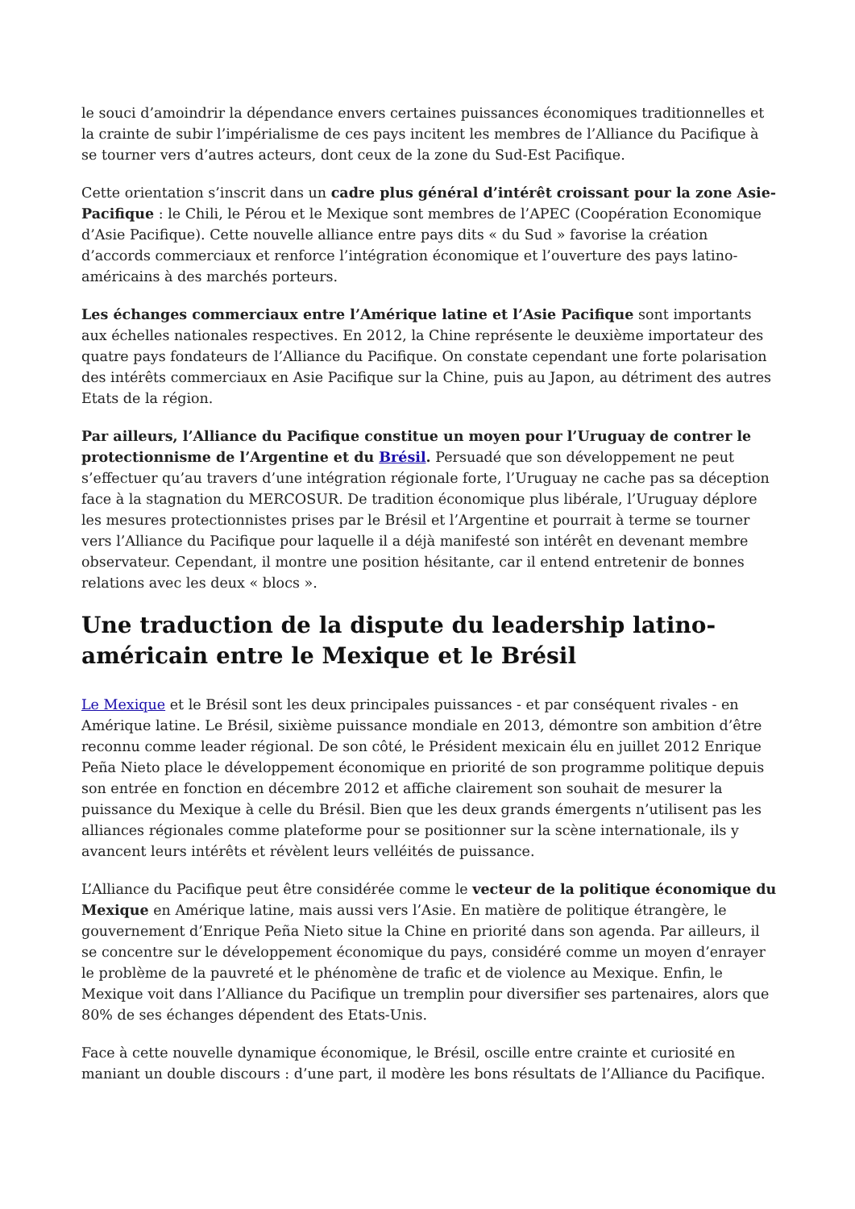le souci d’amoindrir la dépendance envers certaines puissances économiques traditionnelles et la crainte de subir l’impérialisme de ces pays incitent les membres de l’Alliance du Pacifique à se tourner vers d’autres acteurs, dont ceux de la zone du Sud-Est Pacifique.
Cette orientation s’inscrit dans un cadre plus général d’intérêt croissant pour la zone Asie-Pacifique : le Chili, le Pérou et le Mexique sont membres de l’APEC (Coopération Economique d’Asie Pacifique). Cette nouvelle alliance entre pays dits « du Sud » favorise la création d’accords commerciaux et renforce l’intégration économique et l’ouverture des pays latino-américains à des marchés porteurs.
Les échanges commerciaux entre l’Amérique latine et l’Asie Pacifique sont importants aux échelles nationales respectives. En 2012, la Chine représente le deuxième importateur des quatre pays fondateurs de l’Alliance du Pacifique. On constate cependant une forte polarisation des intérêts commerciaux en Asie Pacifique sur la Chine, puis au Japon, au détriment des autres Etats de la région.
Par ailleurs, l’Alliance du Pacifique constitue un moyen pour l’Uruguay de contrer le protectionnisme de l’Argentine et du Brésil. Persuadé que son développement ne peut s’effectuer qu’au travers d’une intégration régionale forte, l’Uruguay ne cache pas sa déception face à la stagnation du MERCOSUR. De tradition économique plus libérale, l’Uruguay déplore les mesures protectionnistes prises par le Brésil et l’Argentine et pourrait à terme se tourner vers l’Alliance du Pacifique pour laquelle il a déjà manifesté son intérêt en devenant membre observateur. Cependant, il montre une position hésitante, car il entend entretenir de bonnes relations avec les deux « blocs ».
Une traduction de la dispute du leadership latino-américain entre le Mexique et le Brésil
Le Mexique et le Brésil sont les deux principales puissances - et par conséquent rivales - en Amérique latine. Le Brésil, sixième puissance mondiale en 2013, démontre son ambition d’être reconnu comme leader régional. De son côté, le Président mexicain élu en juillet 2012 Enrique Peña Nieto place le développement économique en priorité de son programme politique depuis son entrée en fonction en décembre 2012 et affiche clairement son souhait de mesurer la puissance du Mexique à celle du Brésil. Bien que les deux grands émergents n’utilisent pas les alliances régionales comme plateforme pour se positionner sur la scène internationale, ils y avancent leurs intérêts et révèlent leurs velléités de puissance.
L’Alliance du Pacifique peut être considérée comme le vecteur de la politique économique du Mexique en Amérique latine, mais aussi vers l’Asie. En matière de politique étrangère, le gouvernement d’Enrique Peña Nieto situe la Chine en priorité dans son agenda. Par ailleurs, il se concentre sur le développement économique du pays, considéré comme un moyen d’enrayer le problème de la pauvreté et le phénomène de trafic et de violence au Mexique. Enfin, le Mexique voit dans l’Alliance du Pacifique un tremplin pour diversifier ses partenaires, alors que 80% de ses échanges dépendent des Etats-Unis.
Face à cette nouvelle dynamique économique, le Brésil, oscille entre crainte et curiosité en maniant un double discours : d’une part, il modère les bons résultats de l’Alliance du Pacifique.